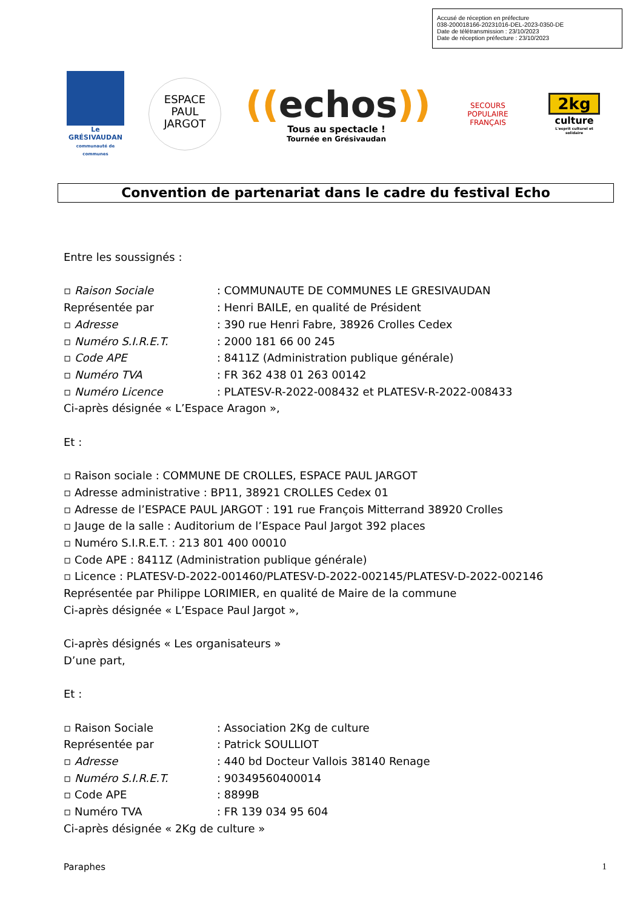Accusé de réception en préfecture
038-200018166-20231016-DEL-2023-0350-DE
Date de télétransmission : 23/10/2023
Date de réception préfecture : 23/10/2023
Le GRÉSIVAUDAN
communauté de communes
ESPACE
PAUL
JARGOT
((echos))
Tous au spectacle !
Tournée en Grésivaudan
SECOURS
POPULAIRE
FRANÇAIS
2kg
culture
L'esprit culturel et solidaire
Convention de partenariat dans le cadre du festival Echo
Entre les soussignés :
▫ Raison Sociale: COMMUNAUTE DE COMMUNES LE GRESIVAUDAN
Représentée par: Henri BAILE, en qualité de Président
▫ Adresse: 390 rue Henri Fabre, 38926 Crolles Cedex
▫ Numéro S.I.R.E.T.: 2000 181 66 00 245
▫ Code APE: 8411Z (Administration publique générale)
▫ Numéro TVA: FR 362 438 01 263 00142
▫ Numéro Licence: PLATESV-R-2022-008432 et PLATESV-R-2022-008433
Ci-après désignée « L’Espace Aragon »,
Et :
▫ Raison sociale : COMMUNE DE CROLLES, ESPACE PAUL JARGOT
▫ Adresse administrative : BP11, 38921 CROLLES Cedex 01
▫ Adresse de l’ESPACE PAUL JARGOT : 191 rue François Mitterrand 38920 Crolles
▫ Jauge de la salle : Auditorium de l’Espace Paul Jargot 392 places
▫ Numéro S.I.R.E.T. : 213 801 400 00010
▫ Code APE : 8411Z (Administration publique générale)
▫ Licence : PLATESV-D-2022-001460/PLATESV-D-2022-002145/PLATESV-D-2022-002146
Représentée par Philippe LORIMIER, en qualité de Maire de la commune
Ci-après désignée « L’Espace Paul Jargot »,
Ci-après désignés « Les organisateurs »
D’une part,
Et :
▫ Raison Sociale: Association 2Kg de culture
Représentée par: Patrick SOULLIOT
▫ Adresse: 440 bd Docteur Vallois 38140 Renage
▫ Numéro S.I.R.E.T.: 90349560400014
▫ Code APE: 8899B
▫ Numéro TVA: FR 139 034 95 604
Ci-après désignée « 2Kg de culture »
Paraphes 1